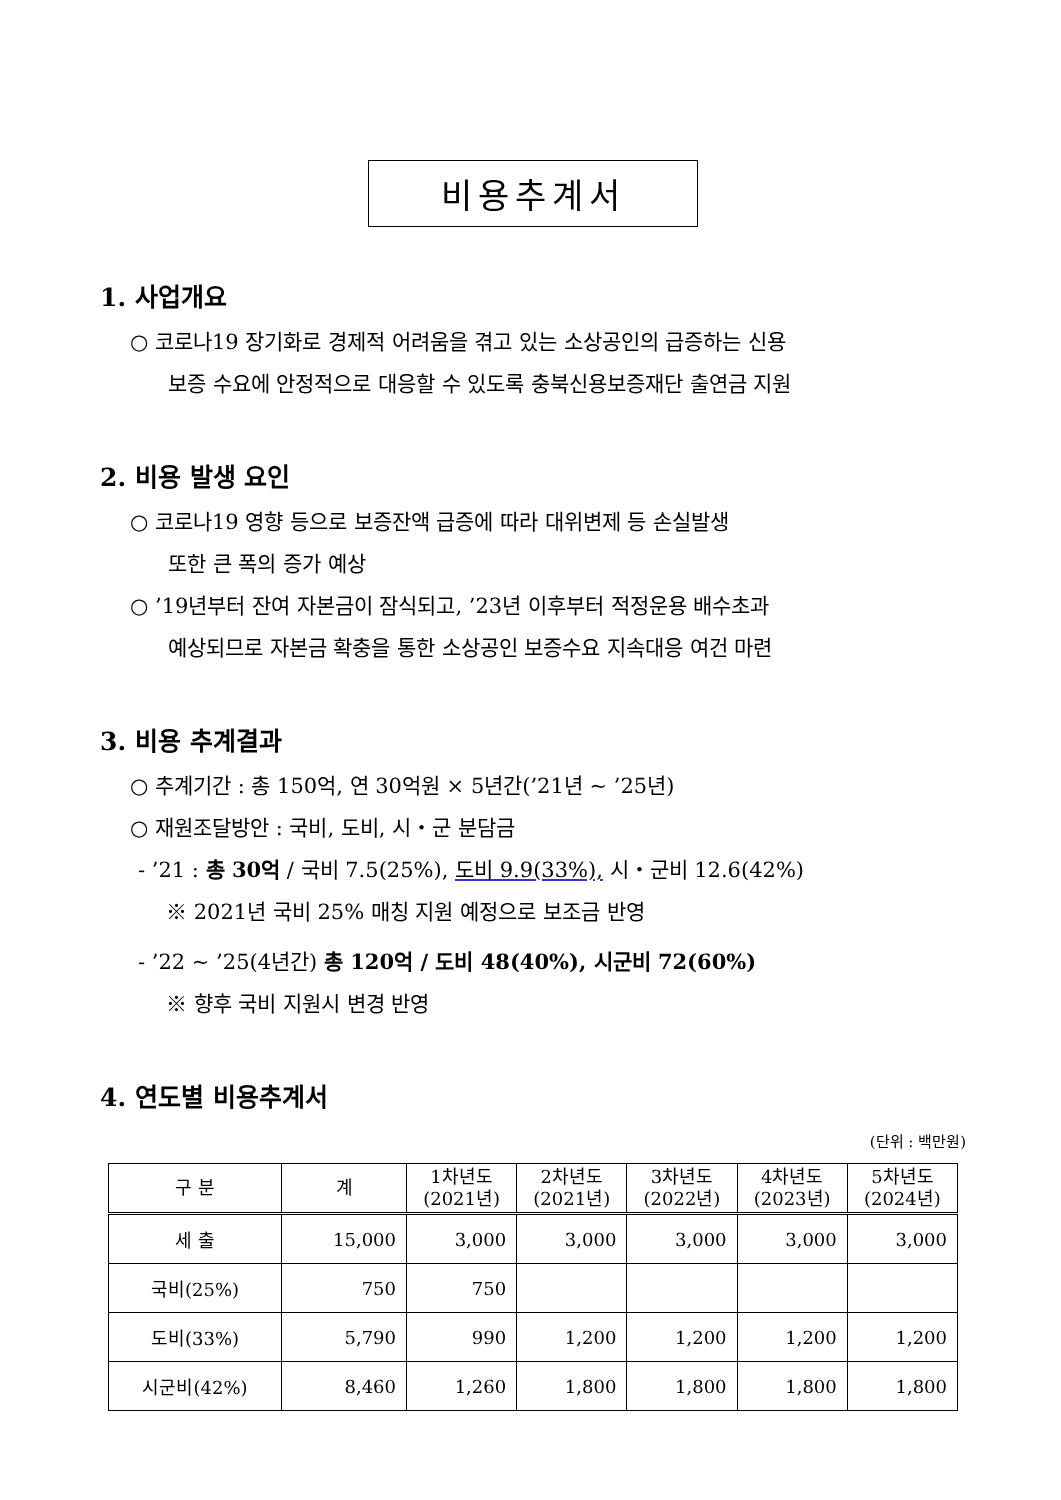비용추계서
1. 사업개요
○ 코로나19 장기화로 경제적 어려움을 겪고 있는 소상공인의 급증하는 신용
보증 수요에 안정적으로 대응할 수 있도록 충북신용보증재단 출연금 지원
2. 비용 발생 요인
○ 코로나19 영향 등으로 보증잔액 급증에 따라 대위변제 등 손실발생
또한 큰 폭의 증가 예상
○ ’19년부터 잔여 자본금이 잠식되고, ’23년 이후부터 적정운용 배수초과
예상되므로 자본금 확충을 통한 소상공인 보증수요 지속대응 여건 마련
3. 비용 추계결과
○ 추계기간 : 총 150억, 연 30억원 × 5년간(’21년 ~ ’25년)
○ 재원조달방안 : 국비, 도비, 시・군 분담금
- ’21 : 총 30억 / 국비 7.5(25%), 도비 9.9(33%), 시・군비 12.6(42%)
※ 2021년 국비 25% 매칭 지원 예정으로 보조금 반영
- ’22 ~ ’25(4년간) 총 120억 / 도비 48(40%), 시군비 72(60%)
※ 향후 국비 지원시 변경 반영
4. 연도별 비용추계서
(단위 : 백만원)
| 구 분 | 계 | 1차년도 (2021년) | 2차년도 (2021년) | 3차년도 (2022년) | 4차년도 (2023년) | 5차년도 (2024년) |
| --- | --- | --- | --- | --- | --- | --- |
| 세 출 | 15,000 | 3,000 | 3,000 | 3,000 | 3,000 | 3,000 |
| 국비(25%) | 750 | 750 | | | | |
| 도비(33%) | 5,790 | 990 | 1,200 | 1,200 | 1,200 | 1,200 |
| 시군비(42%) | 8,460 | 1,260 | 1,800 | 1,800 | 1,800 | 1,800 |